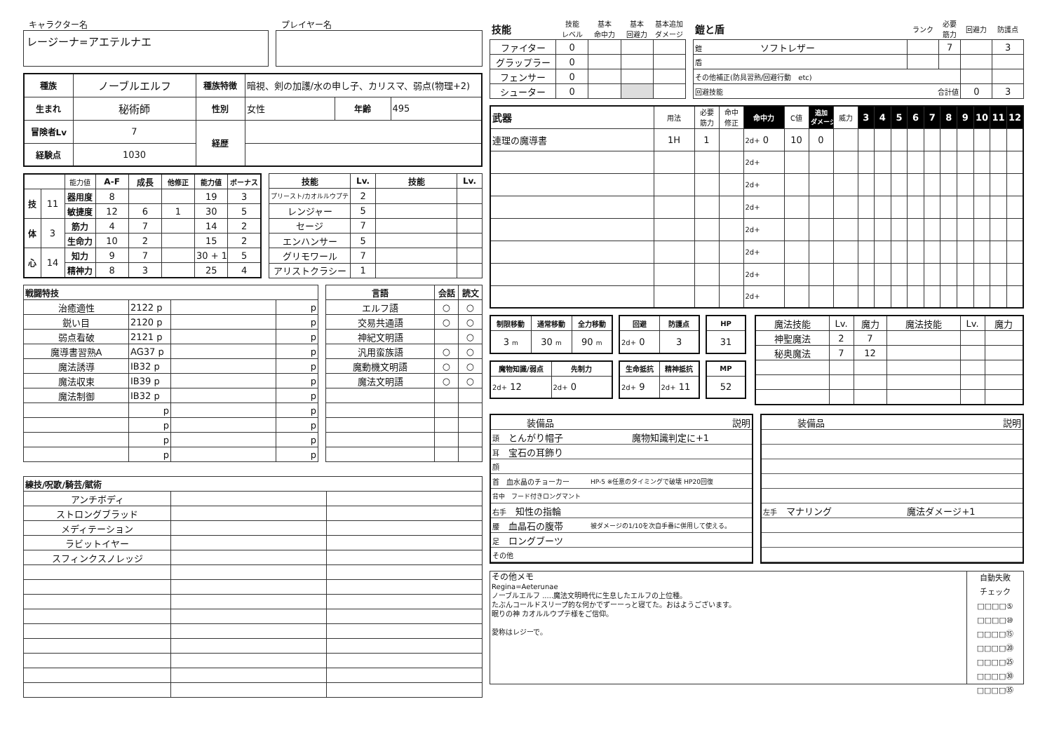キャラクター名
レージーナ=アエテルナエ
プレイヤー名
| 種族 | ノーブルエルフ | 種族特徴 | 暗視、剣の加護/水の申し子、カリスマ、弱点(物理+2) | | |
| 生まれ | 秘術師 | 性別 | 女性 | 年齢 | 495 |
| 冒険者Lv | 7 | 経歴 | | | |
| 経験点 | 1030 | | | | |
| | | 能力値 | A-F | 成長 | 他修正 | 能力値 | ボーナス |
| 技 | 11 | 器用度 | 8 | | | 19 | 3 |
| | | 敏捷度 | 12 | 6 | 1 | 30 | 5 |
| 体 | 3 | 筋力 | 4 | 7 | | 14 | 2 |
| | | 生命力 | 10 | 2 | | 15 | 2 |
| 心 | 14 | 知力 | 9 | 7 | | 30 + 1 | 5 |
| | | 精神力 | 8 | 3 | | 25 | 4 |
| 技能 | Lv. | 技能 | Lv. |
| --- | --- | --- | --- |
| プリースト/カオルルウプテ | 2 | | |
| レンジャー | 5 | | |
| セージ | 7 | | |
| エンハンサー | 5 | | |
| グリモワール | 7 | | |
| アリストクラシー | 1 | | |
| 戦闘特技 | | | |
| --- | --- | --- | --- |
| 治癒適性 | 2122 p | | p |
| 鋭い目 | 2120 p | | p |
| 弱点看破 | 2121 p | | p |
| 魔導書習熟A | AG37 p | | p |
| 魔法誘導 | IB32 p | | p |
| 魔法収束 | IB39 p | | p |
| 魔法制御 | IB32 p | | p |
| | p | | p |
| | p | | p |
| | p | | p |
| | p | | p |
| 言語 | 会話 | 読文 |
| --- | --- | --- |
| エルフ語 | ○ | ○ |
| 交易共通語 | ○ | ○ |
| 神紀文明語 | | ○ |
| 汎用蛮族語 | ○ | ○ |
| 魔動機文明語 | ○ | ○ |
| 魔法文明語 | ○ | ○ |
| 練技/呪歌/騎芸/賦術 | | |
| --- | --- | --- |
| アンチボディ | | |
| ストロングブラッド | | |
| メディテーション | | |
| ラビットイヤー | | |
| スフィンクスノレッジ | | |
| 技能 | 技能 レベル | 基本 命中力 | 基本 回避力 | 基本追加 ダメージ |
| ファイター | 0 | | | |
| グラップラー | 0 | | | |
| フェンサー | 0 | | | |
| シューター | 0 | | | |
| 鎧と盾 | ランク | 必要 筋力 | 回避力 | 防護点 |
| 鎧 ソフトレザー | | 7 | | 3 |
| 盾 | | | | |
| その他補正(防具習熟/回避行動 etc) | | | | |
| 回避技能 合計値 | | | 0 | 3 |
| 武器 | 用法 | 必要 筋力 | 命中 修正 | 命中力 | C値 | 追加 ダメージ | 威力 | 3 | 4 | 5 | 6 | 7 | 8 | 9 | 10 | 11 | 12 |
| 連理の魔導書 | 1H | 1 | | 2d+ 0 | 10 | 0 | | | | | | | | | | | |
| | | | | 2d+ | | | | | | | | | | | | | |
| | | | | 2d+ | | | | | | | | | | | | | |
| | | | | 2d+ | | | | | | | | | | | | | |
| | | | | 2d+ | | | | | | | | | | | | | |
| | | | | 2d+ | | | | | | | | | | | | | |
| | | | | 2d+ | | | | | | | | | | | | | |
| | | | | 2d+ | | | | | | | | | | | | | |
| 制限移動 | 通常移動 | 全力移動 |
| --- | --- | --- |
| 3 m | 30 m | 90 m |
| 回避 | 防護点 |
| --- | --- |
| 2d+ 0 | 3 |
| HP |
| --- |
| 31 |
| 魔物知識/弱点 | 先制力 |
| --- | --- |
| 2d+ 12 | 2d+ 0 |
| 生命抵抗 | 精神抵抗 |
| --- | --- |
| 2d+ 9 | 2d+ 11 |
| MP |
| --- |
| 52 |
| 魔法技能 | Lv. | 魔力 | 魔法技能 | Lv. | 魔力 |
| 神聖魔法 | 2 | 7 | | | |
| 秘奥魔法 | 7 | 12 | | | |
| 装備品 | 説明 |
| 頭 とんがり帽子 | 魔物知識判定に+1 |
| 耳 宝石の耳飾り | |
| 顔 | |
| 首 血水晶のチョーカー | HP-5 ※任意のタイミングで破壊 HP20回復 |
| 背中 フード付きロングマント | |
| 右手 知性の指輪 | |
| 腰 血晶石の腹帯 | 被ダメージの1/10を次自手番に併用して使える。 |
| 足 ロングブーツ | |
| その他 | |
| 装備品 | 説明 |
| 左手 マナリング | 魔法ダメージ+1 |
その他メモ
Regina=Aeterunae
ノーブルエルフ .....魔法文明時代に生息したエルフの上位種。
たぶんコールドスリープ的な何かでずーーっと寝てた。おはようございます。
眠りの神 カオルルウプテ様をご信仰。
愛称はレジーで。
自動失敗
チェック
□□□□⑤
□□□□⑩
□□□□⑮
□□□□⑳
□□□□㉕
□□□□㉚
□□□□㉟